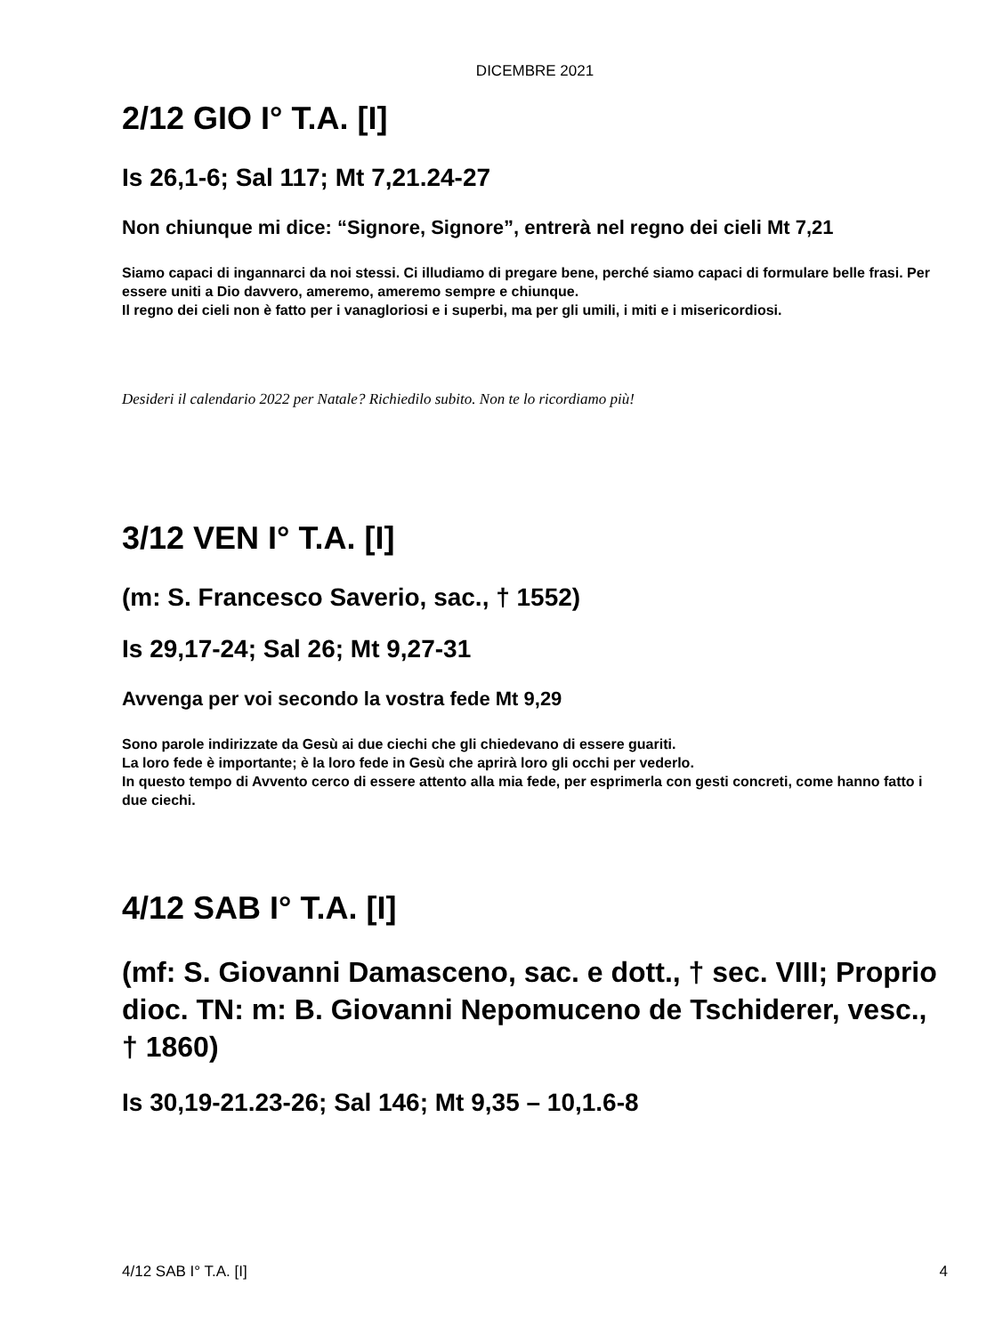DICEMBRE 2021
2/12 GIO I° T.A. [I]
Is 26,1-6; Sal 117; Mt 7,21.24-27
Non chiunque mi dice: “Signore, Signore”, entrerà nel regno dei cieli Mt 7,21
Siamo capaci di ingannarci da noi stessi. Ci illudiamo di pregare bene, perché siamo capaci di formulare belle frasi. Per essere uniti a Dio davvero, ameremo, ameremo sempre e chiunque.
Il regno dei cieli non è fatto per i vanagloriosi e i superbi, ma per gli umili, i miti e i misericordiosi.
Desideri il calendario 2022 per Natale? Richiedilo subito. Non te lo ricordiamo più!
3/12 VEN I° T.A. [I]
(m: S. Francesco Saverio, sac., † 1552)
Is 29,17-24; Sal 26; Mt 9,27-31
Avvenga per voi secondo la vostra fede Mt 9,29
Sono parole indirizzate da Gesù ai due ciechi che gli chiedevano di essere guariti.
La loro fede è importante; è la loro fede in Gesù che aprirà loro gli occhi per vederlo.
In questo tempo di Avvento cerco di essere attento alla mia fede, per esprimerla con gesti concreti, come hanno fatto i due ciechi.
4/12 SAB I° T.A. [I]
(mf: S. Giovanni Damasceno, sac. e dott., † sec. VIII; Proprio dioc. TN: m: B. Giovanni Nepomuceno de Tschiderer, vesc., † 1860)
Is 30,19-21.23-26; Sal 146; Mt 9,35 – 10,1.6-8
4/12 SAB I° T.A. [I] 4